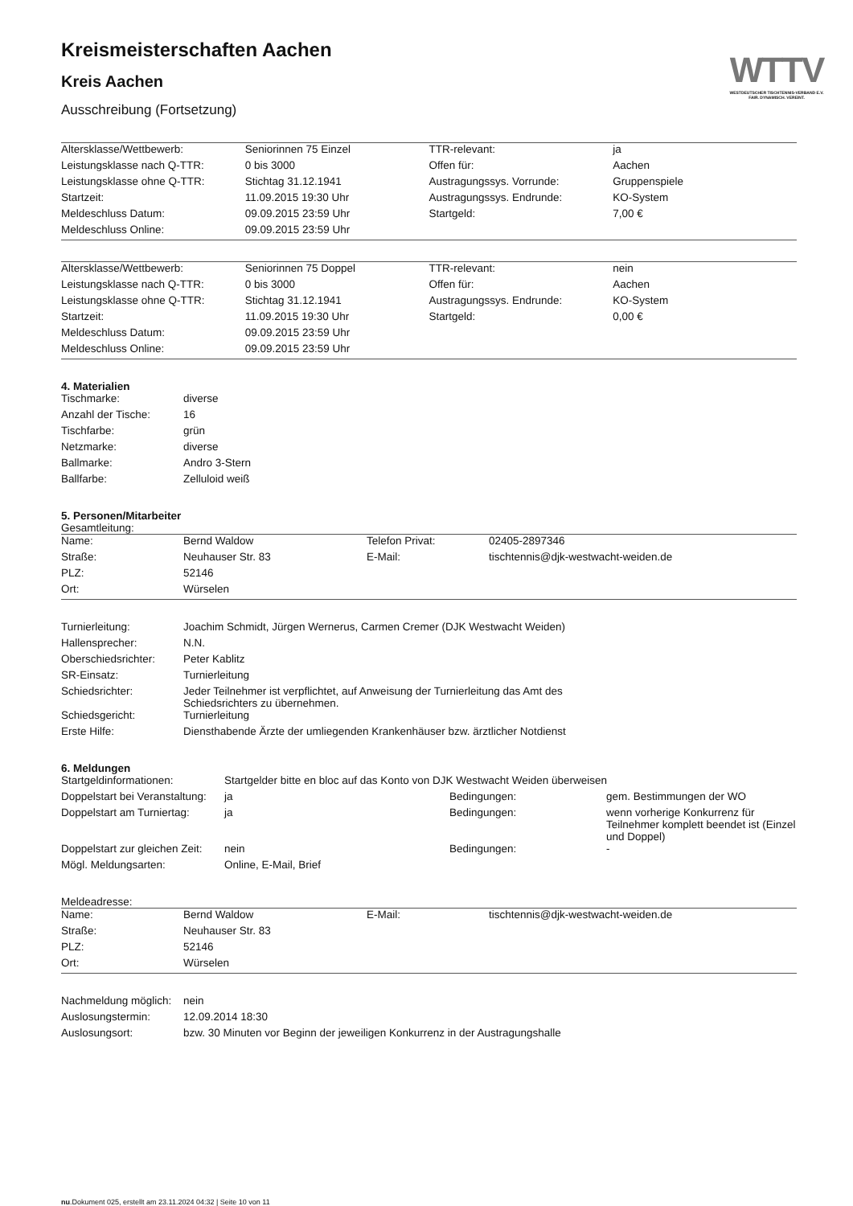Kreismeisterschaften Aachen
Kreis Aachen
Ausschreibung (Fortsetzung)
WTTV
WESTDEUTSCHER TISCHTENNIS-VERBAND E.V.
FAIR. DYNAMISCH. VEREINT.
| Altersklasse/Wettbewerb: | Seniorinnen 75 Einzel | TTR-relevant: | ja |
| Leistungsklasse nach Q-TTR: | 0 bis 3000 | Offen für: | Aachen |
| Leistungsklasse ohne Q-TTR: | Stichtag 31.12.1941 | Austragungssys. Vorrunde: | Gruppenspiele |
| Startzeit: | 11.09.2015 19:30 Uhr | Austragungssys. Endrunde: | KO-System |
| Meldeschluss Datum: | 09.09.2015 23:59 Uhr | Startgeld: | 7,00 € |
| Meldeschluss Online: | 09.09.2015 23:59 Uhr | | |
| Altersklasse/Wettbewerb: | Seniorinnen 75 Doppel | TTR-relevant: | nein |
| Leistungsklasse nach Q-TTR: | 0 bis 3000 | Offen für: | Aachen |
| Leistungsklasse ohne Q-TTR: | Stichtag 31.12.1941 | Austragungssys. Endrunde: | KO-System |
| Startzeit: | 11.09.2015 19:30 Uhr | Startgeld: | 0,00 € |
| Meldeschluss Datum: | 09.09.2015 23:59 Uhr | | |
| Meldeschluss Online: | 09.09.2015 23:59 Uhr | | |
4. Materialien
| Tischmarke: | diverse |
| Anzahl der Tische: | 16 |
| Tischfarbe: | grün |
| Netzmarke: | diverse |
| Ballmarke: | Andro 3-Stern |
| Ballfarbe: | Zelluloid weiß |
5. Personen/Mitarbeiter
Gesamtleitung:
| Name: | Bernd Waldow | Telefon Privat: | 02405-2897346 |
| Straße: | Neuhauser Str. 83 | E-Mail: | tischtennis@djk-westwacht-weiden.de |
| PLZ: | 52146 | | |
| Ort: | Würselen | | |
| Turnierleitung: | Joachim Schmidt, Jürgen Wernerus, Carmen Cremer (DJK Westwacht Weiden) |
| Hallensprecher: | N.N. |
| Oberschiedsrichter: | Peter Kablitz |
| SR-Einsatz: | Turnierleitung |
| Schiedsrichter: | Jeder Teilnehmer ist verpflichtet, auf Anweisung der Turnierleitung das Amt des Schiedsrichters zu übernehmen. |
| Schiedsgericht: | Turnierleitung |
| Erste Hilfe: | Diensthabende Ärzte der umliegenden Krankenhäuser bzw. ärztlicher Notdienst |
6. Meldungen
| Startgeldinformationen: | Startgelder bitte en bloc auf das Konto von DJK Westwacht Weiden überweisen | | |
| Doppelstart bei Veranstaltung: | ja | Bedingungen: | gem. Bestimmungen der WO |
| Doppelstart am Turniertag: | ja | Bedingungen: | wenn vorherige Konkurrenz für Teilnehmer komplett beendet ist (Einzel und Doppel) |
| Doppelstart zur gleichen Zeit: | nein | Bedingungen: | - |
| Mögl. Meldungsarten: | Online, E-Mail, Brief | | |
Meldeadresse:
| Name: | Bernd Waldow | E-Mail: | tischtennis@djk-westwacht-weiden.de |
| Straße: | Neuhauser Str. 83 | | |
| PLZ: | 52146 | | |
| Ort: | Würselen | | |
| Nachmeldung möglich: | nein |
| Auslosungstermin: | 12.09.2014 18:30 |
| Auslosungsort: | bzw. 30 Minuten vor Beginn der jeweiligen Konkurrenz in der Austragungshalle |
nu.Dokument 025, erstellt am 23.11.2024 04:32 | Seite 10 von 11